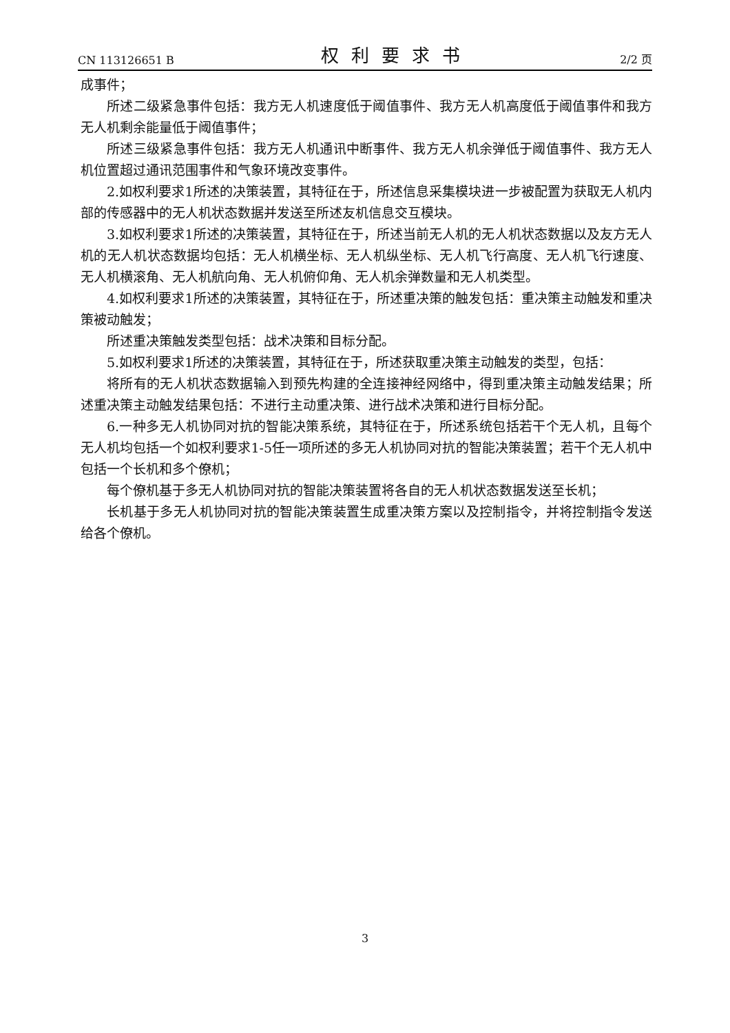CN 113126651 B 权利要求书 2/2 页
成事件；
所述二级紧急事件包括：我方无人机速度低于阈值事件、我方无人机高度低于阈值事件和我方无人机剩余能量低于阈值事件；
所述三级紧急事件包括：我方无人机通讯中断事件、我方无人机余弹低于阈值事件、我方无人机位置超过通讯范围事件和气象环境改变事件。
2.如权利要求1所述的决策装置，其特征在于，所述信息采集模块进一步被配置为获取无人机内部的传感器中的无人机状态数据并发送至所述友机信息交互模块。
3.如权利要求1所述的决策装置，其特征在于，所述当前无人机的无人机状态数据以及友方无人机的无人机状态数据均包括：无人机横坐标、无人机纵坐标、无人机飞行高度、无人机飞行速度、无人机横滚角、无人机航向角、无人机俯仰角、无人机余弹数量和无人机类型。
4.如权利要求1所述的决策装置，其特征在于，所述重决策的触发包括：重决策主动触发和重决策被动触发；
所述重决策触发类型包括：战术决策和目标分配。
5.如权利要求1所述的决策装置，其特征在于，所述获取重决策主动触发的类型，包括：
将所有的无人机状态数据输入到预先构建的全连接神经网络中，得到重决策主动触发结果；所述重决策主动触发结果包括：不进行主动重决策、进行战术决策和进行目标分配。
6.一种多无人机协同对抗的智能决策系统，其特征在于，所述系统包括若干个无人机，且每个无人机均包括一个如权利要求1-5任一项所述的多无人机协同对抗的智能决策装置；若干个无人机中包括一个长机和多个僚机；
每个僚机基于多无人机协同对抗的智能决策装置将各自的无人机状态数据发送至长机；
长机基于多无人机协同对抗的智能决策装置生成重决策方案以及控制指令，并将控制指令发送给各个僚机。
3